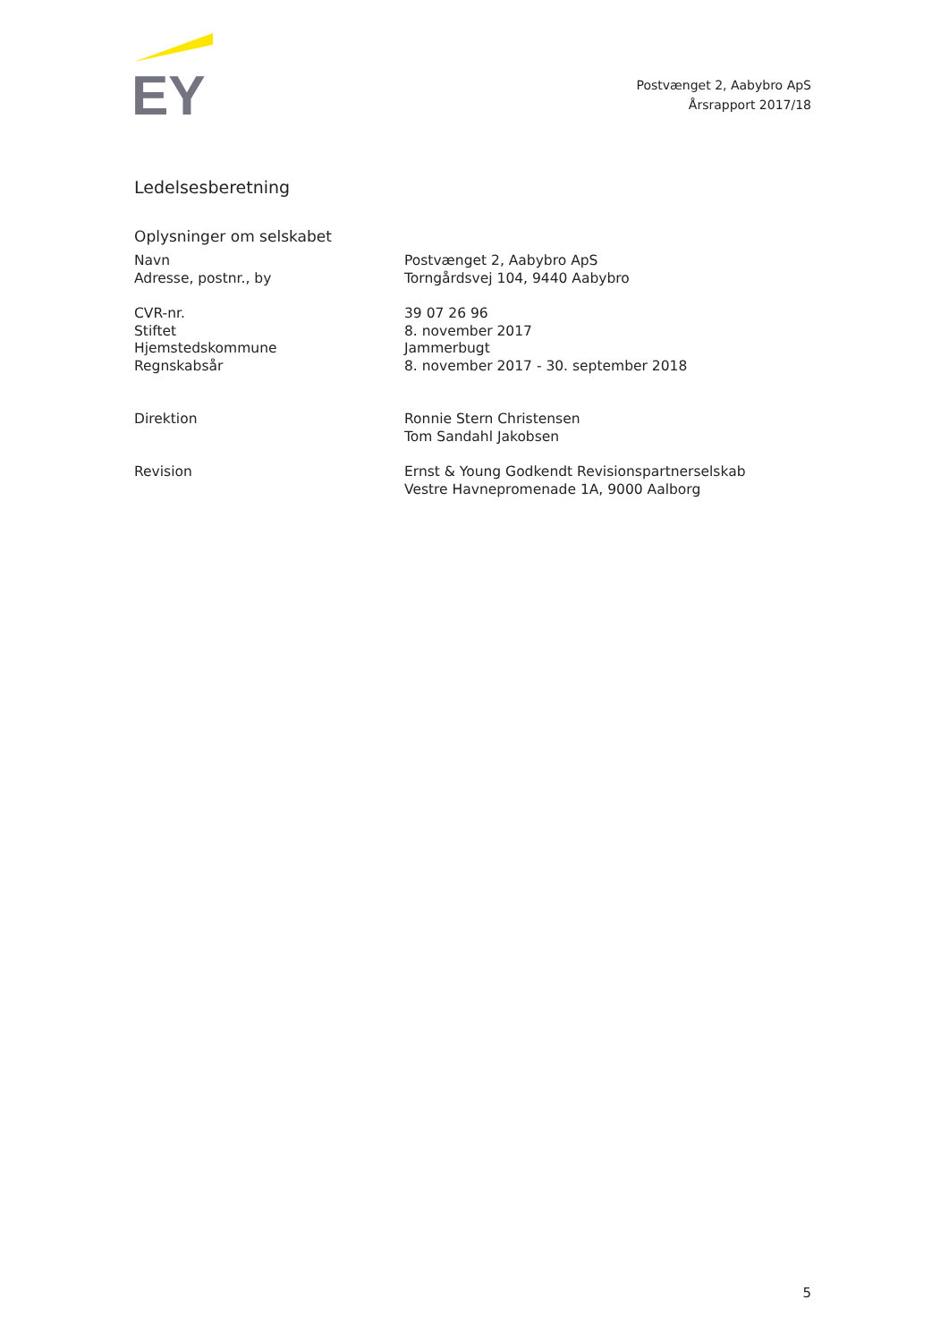EY
Postvænget 2, Aabybro ApS
Årsrapport 2017/18
Ledelsesberetning
Oplysninger om selskabet
| Navn | Postvænget 2, Aabybro ApS |
| Adresse, postnr., by | Torngårdsvej 104, 9440 Aabybro |
| CVR-nr. | 39 07 26 96 |
| Stiftet | 8. november 2017 |
| Hjemstedskommune | Jammerbugt |
| Regnskabsår | 8. november 2017 - 30. september 2018 |
| Direktion | Ronnie Stern Christensen Tom Sandahl Jakobsen |
| Revision | Ernst & Young Godkendt Revisionspartnerselskab Vestre Havnepromenade 1A, 9000 Aalborg |
5